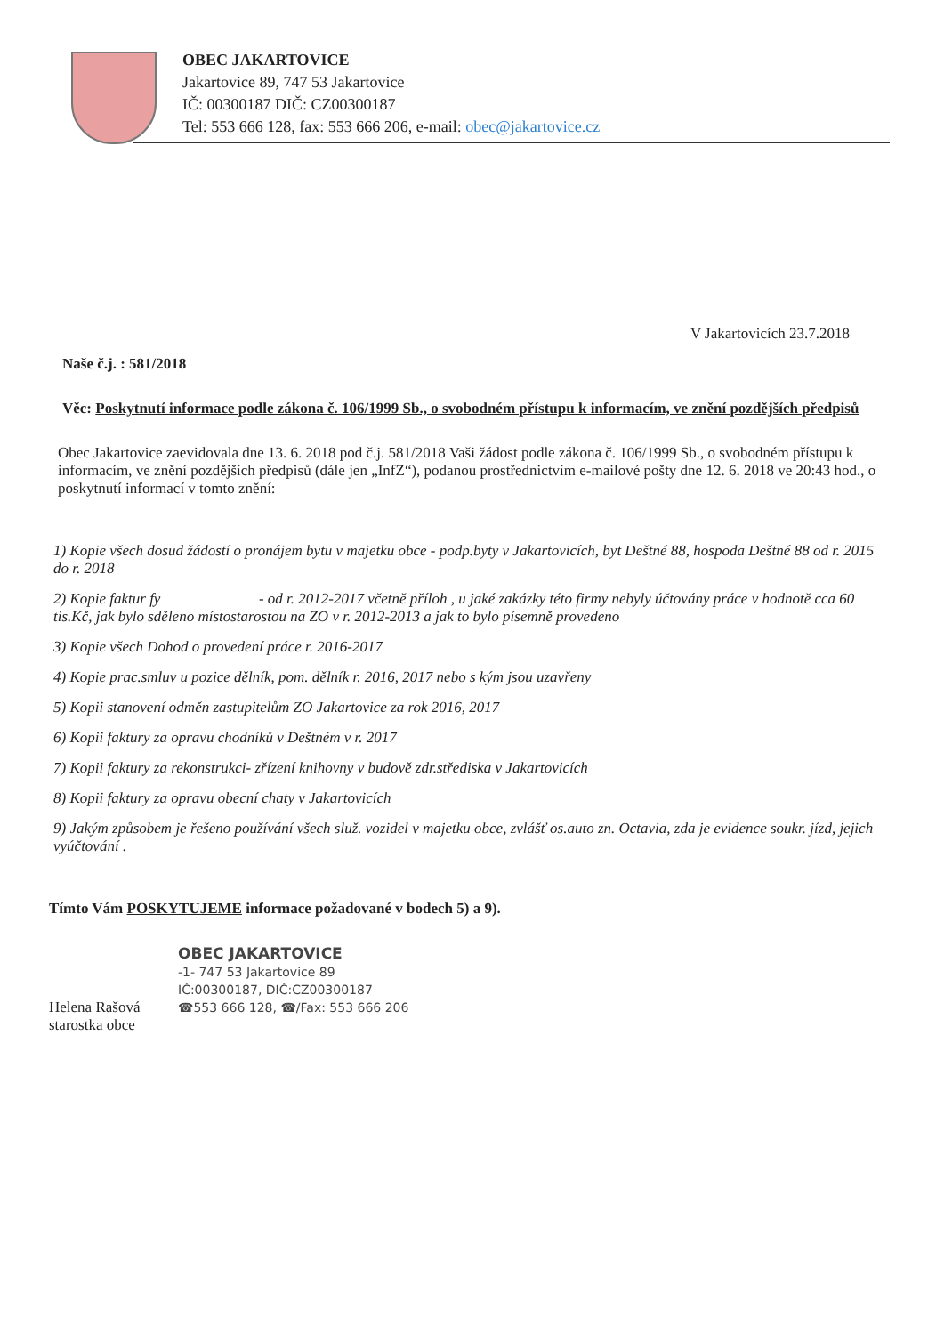OBEC JAKARTOVICE
Jakartovice 89, 747 53 Jakartovice
IČ: 00300187 DIČ: CZ00300187
Tel: 553 666 128, fax: 553 666 206, e-mail: obec@jakartovice.cz
V Jakartovicích 23.7.2018
Naše č.j. : 581/2018
Věc: Poskytnutí informace podle zákona č. 106/1999 Sb., o svobodném přístupu k informacím, ve znění pozdějších předpisů
Obec Jakartovice zaevidovala dne 13. 6. 2018 pod č.j. 581/2018 Vaši žádost podle zákona č. 106/1999 Sb., o svobodném přístupu k informacím, ve znění pozdějších předpisů (dále jen „InfZ“), podanou prostřednictvím e-mailové pošty dne 12. 6. 2018 ve 20:43 hod., o poskytnutí informací v tomto znění:
1) Kopie všech dosud žádostí o pronájem bytu v majetku obce - podp.byty v Jakartovicích, byt Deštné 88, hospoda Deštné 88 od r. 2015 do r. 2018
2) Kopie faktur fy - od r. 2012-2017 včetně příloh , u jaké zakázky této firmy nebyly účtovány práce v hodnotě cca 60 tis.Kč, jak bylo sděleno místostarostou na ZO v r. 2012-2013 a jak to bylo písemně provedeno
3) Kopie všech Dohod o provedení práce r. 2016-2017
4) Kopie prac.smluv u pozice dělník, pom. dělník r. 2016, 2017 nebo s kým jsou uzavřeny
5) Kopii stanovení odměn zastupitelům ZO Jakartovice za rok 2016, 2017
6) Kopii faktury za opravu chodníků v Deštném v r. 2017
7) Kopii faktury za rekonstrukci- zřízení knihovny v budově zdr.střediska v Jakartovicích
8) Kopii faktury za opravu obecní chaty v Jakartovicích
9) Jakým způsobem je řešeno používání všech služ. vozidel v majetku obce, zvlášť os.auto zn. Octavia, zda je evidence soukr. jízd, jejich vyúčtování .
Tímto Vám POSKYTUJEME informace požadované v bodech 5) a 9).
OBEC JAKARTOVICE
-1- 747 53 Jakartovice 89
IČ:00300187, DIČ:CZ00300187
☎553 666 128, ☎/Fax: 553 666 206
Helena Rašová
starostka obce